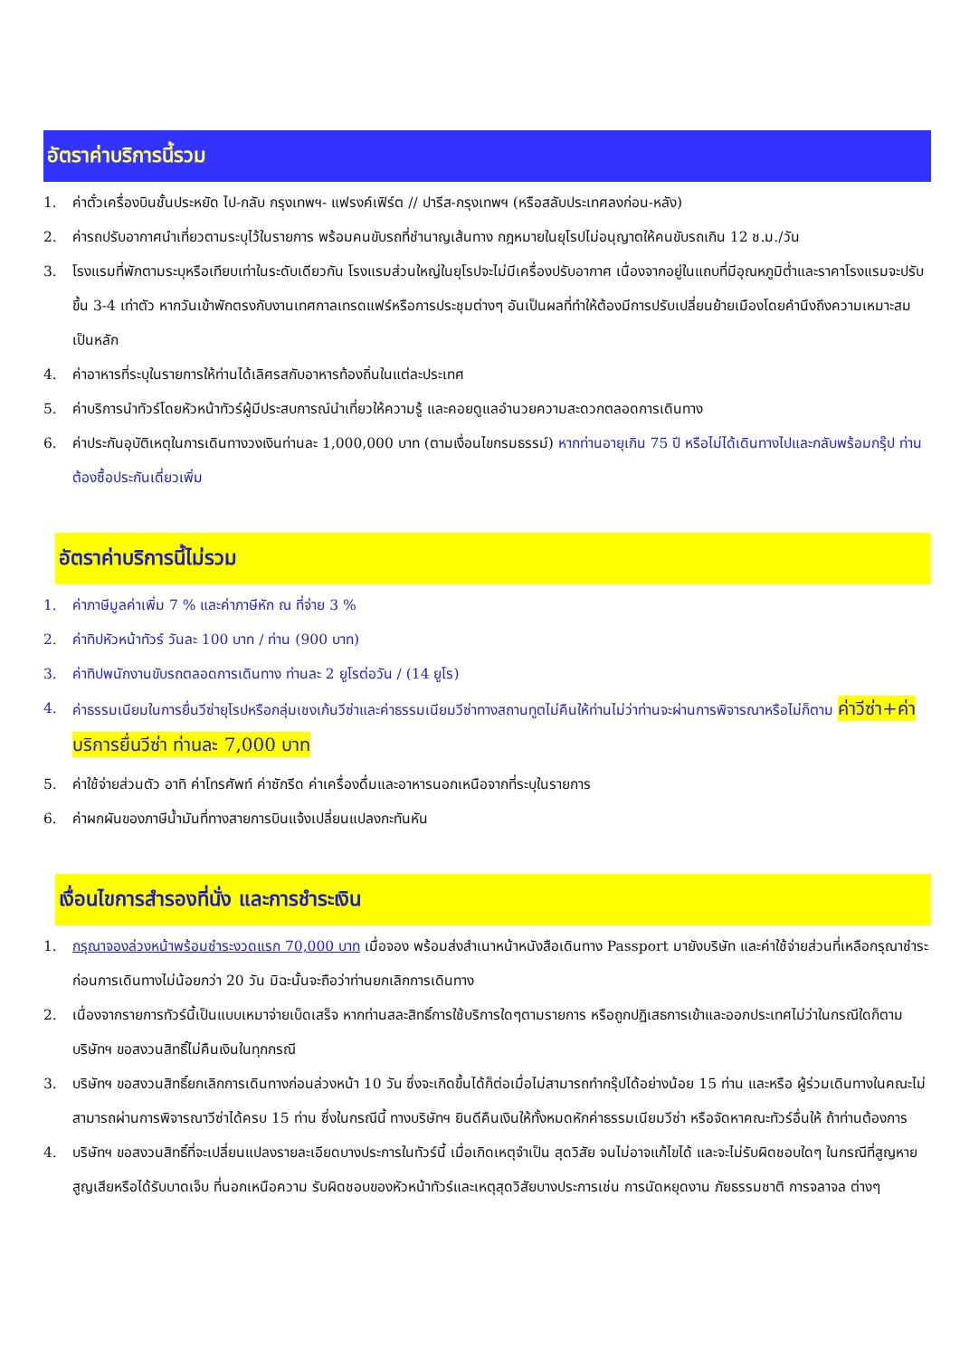อัตราค่าบริการนี้รวม
1. ค่าตั๋วเครื่องบินชั้นประหยัด ไป-กลับ กรุงเทพฯ- แฟรงค์เฟิร์ต // ปารีส-กรุงเทพฯ (หรือสลับประเทศลงก่อน-หลัง)
2. ค่ารถปรับอากาศนำเที่ยวตามระบุไว้ในรายการ พร้อมคนขับรถที่ชำนาญเส้นทาง กฎหมายในยุโรปไม่อนุญาตให้คนขับรถเกิน 12 ช.ม./วัน
3. โรงแรมที่พักตามระบุหรือเทียบเท่าในระดับเดียวกัน โรงแรมส่วนใหญ่ในยุโรปจะไม่มีเครื่องปรับอากาศ เนื่องจากอยู่ในแถบที่มีอุณหภูมิต่ำและราคาโรงแรมจะปรับขึ้น 3-4 เท่าตัว หากวันเข้าพักตรงกับงานเทศกาลเทรดแฟร์หรือการประชุมต่างๆ อันเป็นผลที่ทำให้ต้องมีการปรับเปลี่ยนย้ายเมืองโดยคำนึงถึงความเหมาะสมเป็นหลัก
4. ค่าอาหารที่ระบุในรายการให้ท่านได้เลิศรสกับอาหารท้องถิ่นในแต่ละประเทศ
5. ค่าบริการนำทัวร์โดยหัวหน้าทัวร์ผู้มีประสบการณ์นำเที่ยวให้ความรู้ และคอยดูแลอำนวยความสะดวกตลอดการเดินทาง
6. ค่าประกันอุบัติเหตุในการเดินทางวงเงินท่านละ 1,000,000 บาท (ตามเงื่อนไขกรมธรรม์) หากท่านอายุเกิน 75 ปี หรือไม่ได้เดินทางไปและกลับพร้อมกรุ๊ป ท่านต้องซื้อประกันเดี่ยวเพิ่ม
อัตราค่าบริการนี้ไม่รวม
1. ค่าภาษีมูลค่าเพิ่ม 7 % และค่าภาษีหัก ณ ที่จ่าย 3 %
2. ค่าทิปหัวหน้าทัวร์ วันละ 100 บาท / ท่าน (900 บาท)
3. ค่าทิปพนักงานขับรถตลอดการเดินทาง ท่านละ 2 ยูโรต่อวัน / (14 ยูโร)
4. ค่าธรรมเนียมในการยื่นวีซ่ายุโรปหรือกลุ่มเชงเก้นวีซ่าและค่าธรรมเนียมวีซ่าทางสถานทูตไม่คืนให้ท่านไม่ว่าท่านจะผ่านการพิจารณาหรือไม่ก็ตาม ค่าวีซ่า+ค่าบริการยื่นวีซ่า ท่านละ 7,000 บาท
5. ค่าใช้จ่ายส่วนตัว อาทิ ค่าโทรศัพท์ ค่าซักรีด ค่าเครื่องดื่มและอาหารนอกเหนือจากที่ระบุในรายการ
6. ค่าผกผันของภาษีน้ำมันที่ทางสายการบินแจ้งเปลี่ยนแปลงกะทันหัน
เงื่อนไขการสำรองที่นั่ง และการชำระเงิน
1. กรุณาจองล่วงหน้าพร้อมชำระงวดแรก 70,000 บาท เมื่อจอง พร้อมส่งสำเนาหน้าหนังสือเดินทาง Passport มายังบริษัท และค่าใช้จ่ายส่วนที่เหลือกรุณาชำระก่อนการเดินทางไม่น้อยกว่า 20 วัน มิฉะนั้นจะถือว่าท่านยกเลิกการเดินทาง
2. เนื่องจากรายการทัวร์นี้เป็นแบบเหมาจ่ายเบ็ดเสร็จ หากท่านสละสิทธิ์การใช้บริการใดๆตามรายการ หรือถูกปฏิเสธการเข้าและออกประเทศไม่ว่าในกรณีใดก็ตาม บริษัทฯ ขอสงวนสิทธิ์ไม่คืนเงินในทุกกรณี
3. บริษัทฯ ขอสงวนสิทธิ์ยกเลิกการเดินทางก่อนล่วงหน้า 10 วัน ซึ่งจะเกิดขึ้นได้ก็ต่อเมื่อไม่สามารถทำกรุ๊ปได้อย่างน้อย 15 ท่าน และหรือ ผู้ร่วมเดินทางในคณะไม่สามารถผ่านการพิจารณาวีซ่าได้ครบ 15 ท่าน ซึ่งในกรณีนี้ ทางบริษัทฯ ยินดีคืนเงินให้ทั้งหมดหักค่าธรรมเนียมวีซ่า หรือจัดหาคณะทัวร์อื่นให้ ถ้าท่านต้องการ
4. บริษัทฯ ขอสงวนสิทธิ์ที่จะเปลี่ยนแปลงรายละเอียดบางประการในทัวร์นี้ เมื่อเกิดเหตุจำเป็น สุดวิสัย จนไม่อาจแก้ไขได้ และจะไม่รับผิดชอบใดๆ ในกรณีที่สูญหาย สูญเสียหรือได้รับบาดเจ็บ ที่นอกเหนือความ รับผิดชอบของหัวหน้าทัวร์และเหตุสุดวิสัยบางประการเช่น การนัดหยุดงาน ภัยธรรมชาติ การจลาจล ต่างๆ